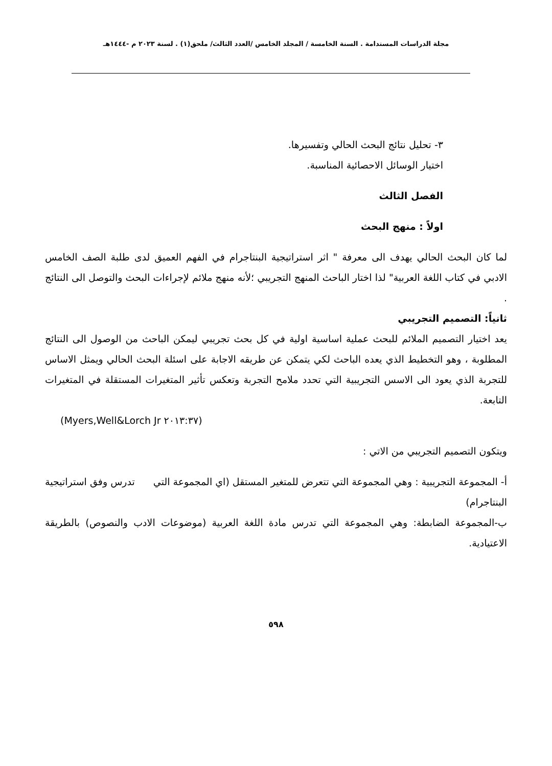مجلة الدراسات المستدامة . السنة الخامسة / المجلد الخامس /العدد الثالث/ ملحق(١) . لسنة ٢٠٢٣ م -١٤٤٤هـ
٣- تحليل نتائج البحث الحالي وتفسيرها.
اختيار الوسائل الاحصائية المناسبة.
الفصل الثالث
اولاً : منهج البحث
لما كان البحث الحالي يهدف الى معرفة " اثر استراتيجية البنتاجرام في الفهم العميق لدى طلبة الصف الخامس الادبي في كتاب اللغة العربية" لذا اختار الباحث المنهج التجريبي ؛لأنه منهج ملائم لإجراءات البحث والتوصل الى النتائج .
ثانياً: التصميم التجريبي
يعد اختيار التصميم الملائم للبحث عملية اساسية اولية في كل بحث تجريبي ليمكن الباحث من الوصول الى النتائج المطلوبة ، وهو التخطيط الذي يعده الباحث لكي يتمكن عن طريقه الاجابة على اسئلة البحث الحالي ويمثل الاساس للتجربة الذي يعود الى الاسس التجريبية التي تحدد ملامح التجربة وتعكس تأثير المتغيرات المستقلة في المتغيرات التابعة.
(Myers,Well&Lorch Jr ٢٠١٣:٣٧)
ويتكون التصميم التجريبي من الاتي :
أ- المجموعة التجريبية : وهي المجموعة التي تتعرض للمتغير المستقل (اي المجموعة التي تدرس وفق استراتيجية البنتاجرام)
ب-المجموعة الضابطة: وهي المجموعة التي تدرس مادة اللغة العربية (موضوعات الادب والنصوص) بالطريقة الاعتيادية.
٥٩٨